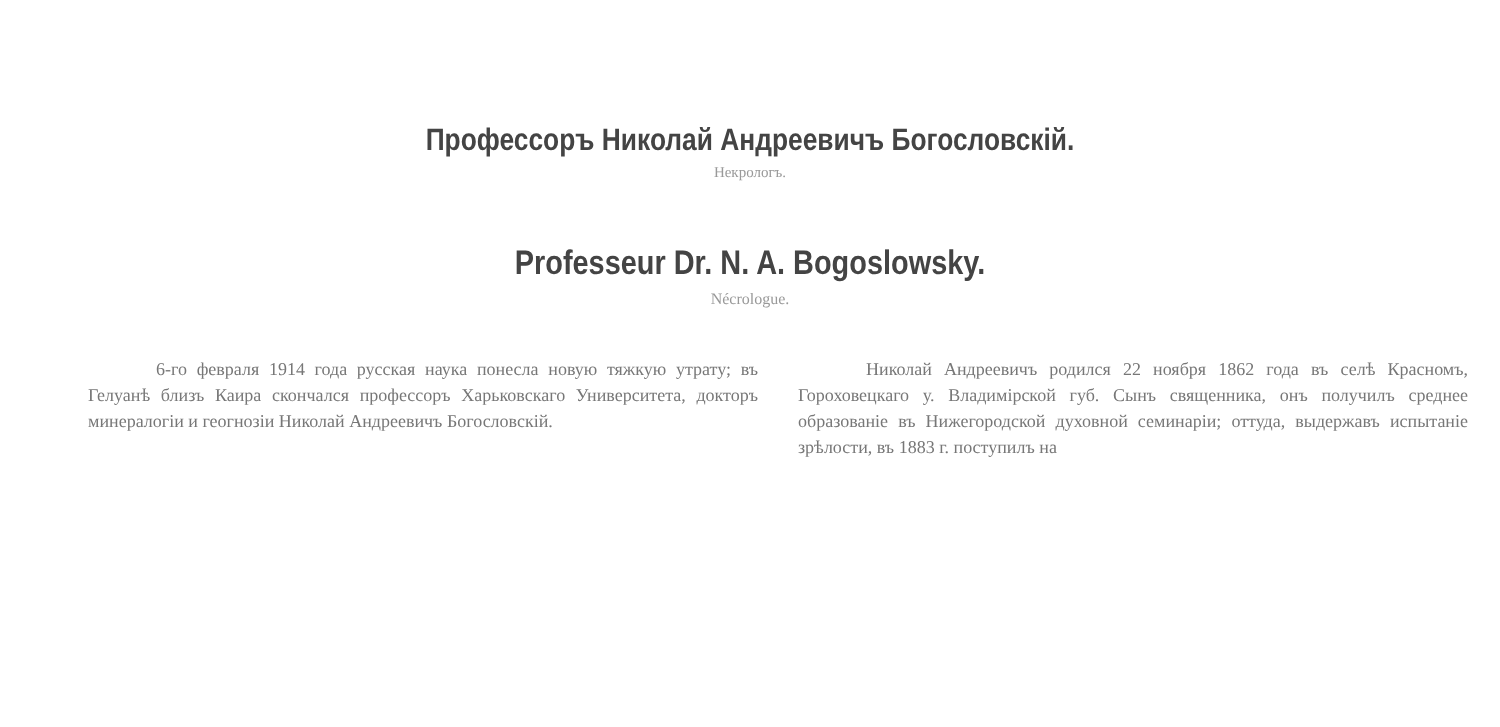Профессоръ Николай Андреевичъ Богословскій.
Некрологъ.
Professeur Dr. N. A. Bogoslowsky.
Nécrologue.
6-го февраля 1914 года русская наука понесла новую тяжкую утрату; въ Гелуанѣ близъ Каира скончался профессоръ Харьковскаго Университета, докторъ минералогіи и геогнозіи Николай Андреевичъ Богословскій.
Николай Андреевичъ родился 22 ноября 1862 года въ селѣ Красномъ, Гороховецкаго у. Владимірской губ. Сынъ священника, онъ получилъ среднее образованіе въ Нижегородской духовной семинаріи; оттуда, выдержавъ испытаніе зрѣлости, въ 1883 г. поступилъ на